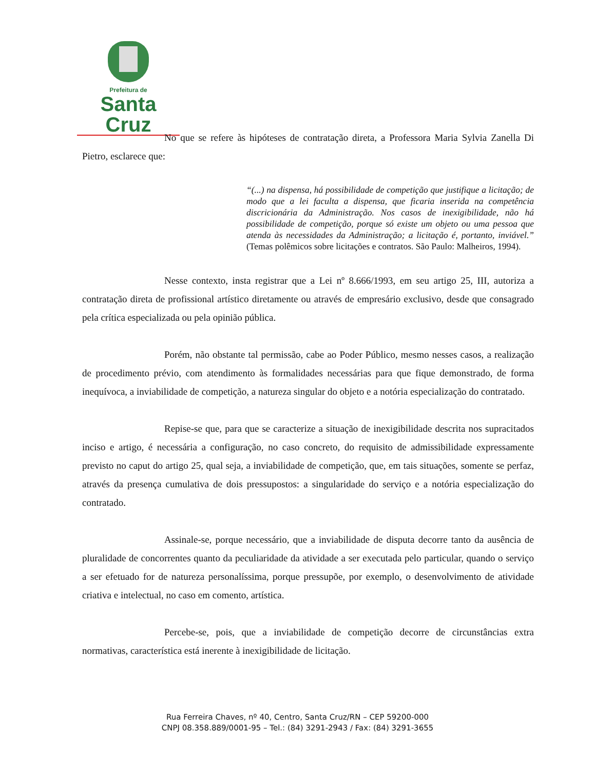Prefeitura de
Santa Cruz
No que se refere às hipóteses de contratação direta, a Professora Maria Sylvia Zanella Di Pietro, esclarece que:
“(...) na dispensa, há possibilidade de competição que justifique a licitação; de modo que a lei faculta a dispensa, que ficaria inserida na competência discricionária da Administração. Nos casos de inexigibilidade, não há possibilidade de competição, porque só existe um objeto ou uma pessoa que atenda às necessidades da Administração; a licitação é, portanto, inviável.” (Temas polêmicos sobre licitações e contratos. São Paulo: Malheiros, 1994).
Nesse contexto, insta registrar que a Lei nº 8.666/1993, em seu artigo 25, III, autoriza a contratação direta de profissional artístico diretamente ou através de empresário exclusivo, desde que consagrado pela crítica especializada ou pela opinião pública.
Porém, não obstante tal permissão, cabe ao Poder Público, mesmo nesses casos, a realização de procedimento prévio, com atendimento às formalidades necessárias para que fique demonstrado, de forma inequívoca, a inviabilidade de competição, a natureza singular do objeto e a notória especialização do contratado.
Repise-se que, para que se caracterize a situação de inexigibilidade descrita nos supracitados inciso e artigo, é necessária a configuração, no caso concreto, do requisito de admissibilidade expressamente previsto no caput do artigo 25, qual seja, a inviabilidade de competição, que, em tais situações, somente se perfaz, através da presença cumulativa de dois pressupostos: a singularidade do serviço e a notória especialização do contratado.
Assinale-se, porque necessário, que a inviabilidade de disputa decorre tanto da ausência de pluralidade de concorrentes quanto da peculiaridade da atividade a ser executada pelo particular, quando o serviço a ser efetuado for de natureza personalíssima, porque pressupõe, por exemplo, o desenvolvimento de atividade criativa e intelectual, no caso em comento, artística.
Percebe-se, pois, que a inviabilidade de competição decorre de circunstâncias extra normativas, característica está inerente à inexigibilidade de licitação.
Rua Ferreira Chaves, nº 40, Centro, Santa Cruz/RN – CEP 59200-000
CNPJ 08.358.889/0001-95 – Tel.: (84) 3291-2943 / Fax: (84) 3291-3655